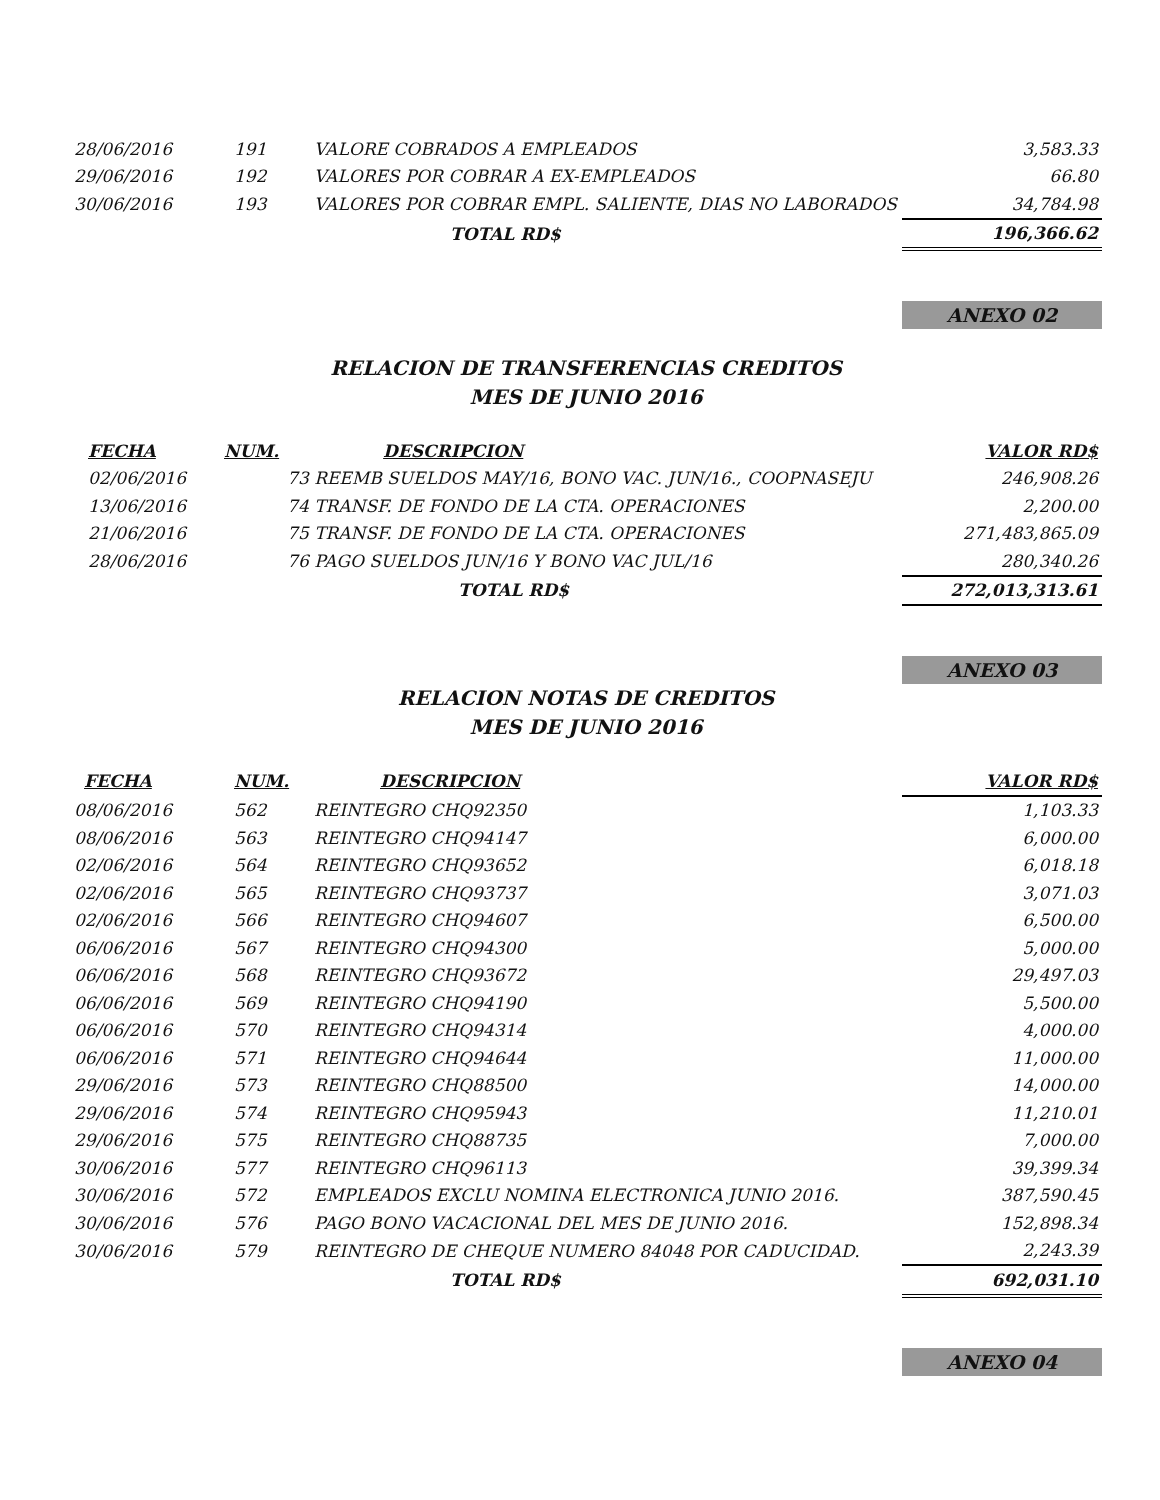| 28/06/2016 | 191 | VALORE COBRADOS A EMPLEADOS | 3,583.33 |
| 29/06/2016 | 192 | VALORES POR COBRAR A EX-EMPLEADOS | 66.80 |
| 30/06/2016 | 193 | VALORES POR COBRAR EMPL. SALIENTE, DIAS NO LABORADOS | 34,784.98 |
| | | TOTAL RD$ | 196,366.62 |
ANEXO 02
RELACION DE TRANSFERENCIAS CREDITOS
MES DE JUNIO 2016
| FECHA | NUM. | DESCRIPCION | VALOR RD$ |
| --- | --- | --- | --- |
| 02/06/2016 | | 73 REEMB SUELDOS MAY/16, BONO VAC. JUN/16., COOPNASEJU | 246,908.26 |
| 13/06/2016 | | 74 TRANSF. DE FONDO DE LA CTA. OPERACIONES | 2,200.00 |
| 21/06/2016 | | 75 TRANSF. DE FONDO DE LA CTA. OPERACIONES | 271,483,865.09 |
| 28/06/2016 | | 76 PAGO SUELDOS JUN/16 Y BONO VAC JUL/16 | 280,340.26 |
| | | TOTAL RD$ | 272,013,313.61 |
ANEXO 03
RELACION NOTAS DE CREDITOS
MES DE JUNIO 2016
| FECHA | NUM. | DESCRIPCION | VALOR RD$ |
| --- | --- | --- | --- |
| 08/06/2016 | 562 | REINTEGRO CHQ92350 | 1,103.33 |
| 08/06/2016 | 563 | REINTEGRO CHQ94147 | 6,000.00 |
| 02/06/2016 | 564 | REINTEGRO CHQ93652 | 6,018.18 |
| 02/06/2016 | 565 | REINTEGRO CHQ93737 | 3,071.03 |
| 02/06/2016 | 566 | REINTEGRO CHQ94607 | 6,500.00 |
| 06/06/2016 | 567 | REINTEGRO CHQ94300 | 5,000.00 |
| 06/06/2016 | 568 | REINTEGRO CHQ93672 | 29,497.03 |
| 06/06/2016 | 569 | REINTEGRO CHQ94190 | 5,500.00 |
| 06/06/2016 | 570 | REINTEGRO CHQ94314 | 4,000.00 |
| 06/06/2016 | 571 | REINTEGRO CHQ94644 | 11,000.00 |
| 29/06/2016 | 573 | REINTEGRO CHQ88500 | 14,000.00 |
| 29/06/2016 | 574 | REINTEGRO CHQ95943 | 11,210.01 |
| 29/06/2016 | 575 | REINTEGRO CHQ88735 | 7,000.00 |
| 30/06/2016 | 577 | REINTEGRO CHQ96113 | 39,399.34 |
| 30/06/2016 | 572 | EMPLEADOS EXCLU NOMINA ELECTRONICA JUNIO 2016. | 387,590.45 |
| 30/06/2016 | 576 | PAGO BONO VACACIONAL DEL MES DE JUNIO 2016. | 152,898.34 |
| 30/06/2016 | 579 | REINTEGRO DE CHEQUE NUMERO 84048 POR CADUCIDAD. | 2,243.39 |
| | | TOTAL RD$ | 692,031.10 |
ANEXO 04